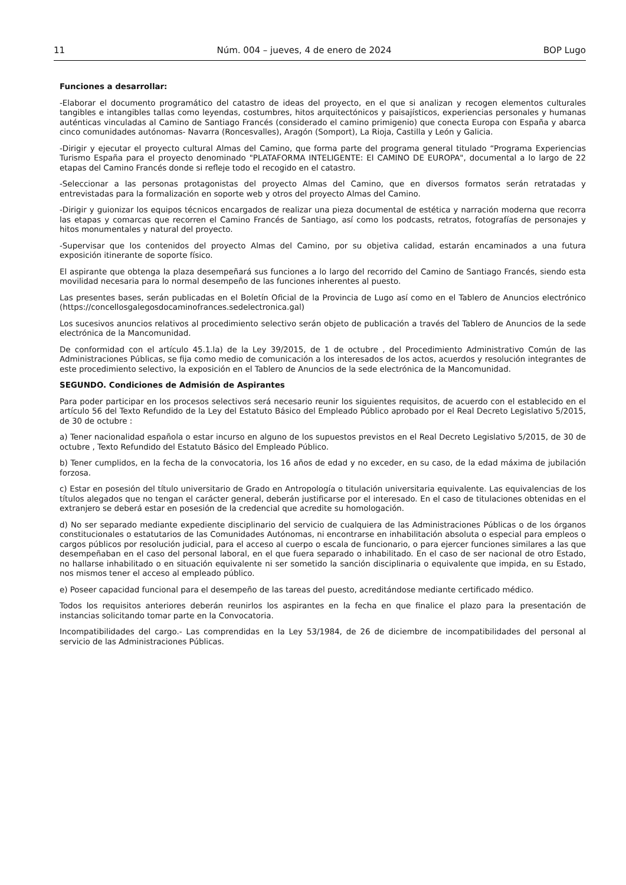11 Núm. 004 – jueves, 4 de enero de 2024 BOP Lugo
Funciones a desarrollar:
-Elaborar el documento programático del catastro de ideas del proyecto, en el que si analizan y recogen elementos culturales tangibles e intangibles tallas como leyendas, costumbres, hitos arquitectónicos y paisajísticos, experiencias personales y humanas auténticas vinculadas al Camino de Santiago Francés (considerado el camino primigenio) que conecta Europa con España y abarca cinco comunidades autónomas- Navarra (Roncesvalles), Aragón (Somport), La Rioja, Castilla y León y Galicia.
-Dirigir y ejecutar el proyecto cultural Almas del Camino, que forma parte del programa general titulado “Programa Experiencias Turismo España para el proyecto denominado "PLATAFORMA INTELIGENTE: El CAMINO DE EUROPA", documental a lo largo de 22 etapas del Camino Francés donde si refleje todo el recogido en el catastro.
-Seleccionar a las personas protagonistas del proyecto Almas del Camino, que en diversos formatos serán retratadas y entrevistadas para la formalización en soporte web y otros del proyecto Almas del Camino.
-Dirigir y guionizar los equipos técnicos encargados de realizar una pieza documental de estética y narración moderna que recorra las etapas y comarcas que recorren el Camino Francés de Santiago, así como los podcasts, retratos, fotografías de personajes y hitos monumentales y natural del proyecto.
-Supervisar que los contenidos del proyecto Almas del Camino, por su objetiva calidad, estarán encaminados a una futura exposición itinerante de soporte físico.
El aspirante que obtenga la plaza desempeñará sus funciones a lo largo del recorrido del Camino de Santiago Francés, siendo esta movilidad necesaria para lo normal desempeño de las funciones inherentes al puesto.
Las presentes bases, serán publicadas en el Boletín Oficial de la Provincia de Lugo así como en el Tablero de Anuncios electrónico (https://concellosgalegosdocaminofrances.sedelectronica.gal)
Los sucesivos anuncios relativos al procedimiento selectivo serán objeto de publicación a través del Tablero de Anuncios de la sede electrónica de la Mancomunidad.
De conformidad con el artículo 45.1.la) de la Ley 39/2015, de 1 de octubre , del Procedimiento Administrativo Común de las Administraciones Públicas, se fija como medio de comunicación a los interesados de los actos, acuerdos y resolución integrantes de este procedimiento selectivo, la exposición en el Tablero de Anuncios de la sede electrónica de la Mancomunidad.
SEGUNDO. Condiciones de Admisión de Aspirantes
Para poder participar en los procesos selectivos será necesario reunir los siguientes requisitos, de acuerdo con el establecido en el artículo 56 del Texto Refundido de la Ley del Estatuto Básico del Empleado Público aprobado por el Real Decreto Legislativo 5/2015, de 30 de octubre :
a) Tener nacionalidad española o estar incurso en alguno de los supuestos previstos en el Real Decreto Legislativo 5/2015, de 30 de octubre , Texto Refundido del Estatuto Básico del Empleado Público.
b) Tener cumplidos, en la fecha de la convocatoria, los 16 años de edad y no exceder, en su caso, de la edad máxima de jubilación forzosa.
c) Estar en posesión del título universitario de Grado en Antropología o titulación universitaria equivalente. Las equivalencias de los títulos alegados que no tengan el carácter general, deberán justificarse por el interesado. En el caso de titulaciones obtenidas en el extranjero se deberá estar en posesión de la credencial que acredite su homologación.
d) No ser separado mediante expediente disciplinario del servicio de cualquiera de las Administraciones Públicas o de los órganos constitucionales o estatutarios de las Comunidades Autónomas, ni encontrarse en inhabilitación absoluta o especial para empleos o cargos públicos por resolución judicial, para el acceso al cuerpo o escala de funcionario, o para ejercer funciones similares a las que desempeñaban en el caso del personal laboral, en el que fuera separado o inhabilitado. En el caso de ser nacional de otro Estado, no hallarse inhabilitado o en situación equivalente ni ser sometido la sanción disciplinaria o equivalente que impida, en su Estado, nos mismos tener el acceso al empleado público.
e) Poseer capacidad funcional para el desempeño de las tareas del puesto, acreditándose mediante certificado médico.
Todos los requisitos anteriores deberán reunirlos los aspirantes en la fecha en que finalice el plazo para la presentación de instancias solicitando tomar parte en la Convocatoria.
Incompatibilidades del cargo.- Las comprendidas en la Ley 53/1984, de 26 de diciembre de incompatibilidades del personal al servicio de las Administraciones Públicas.